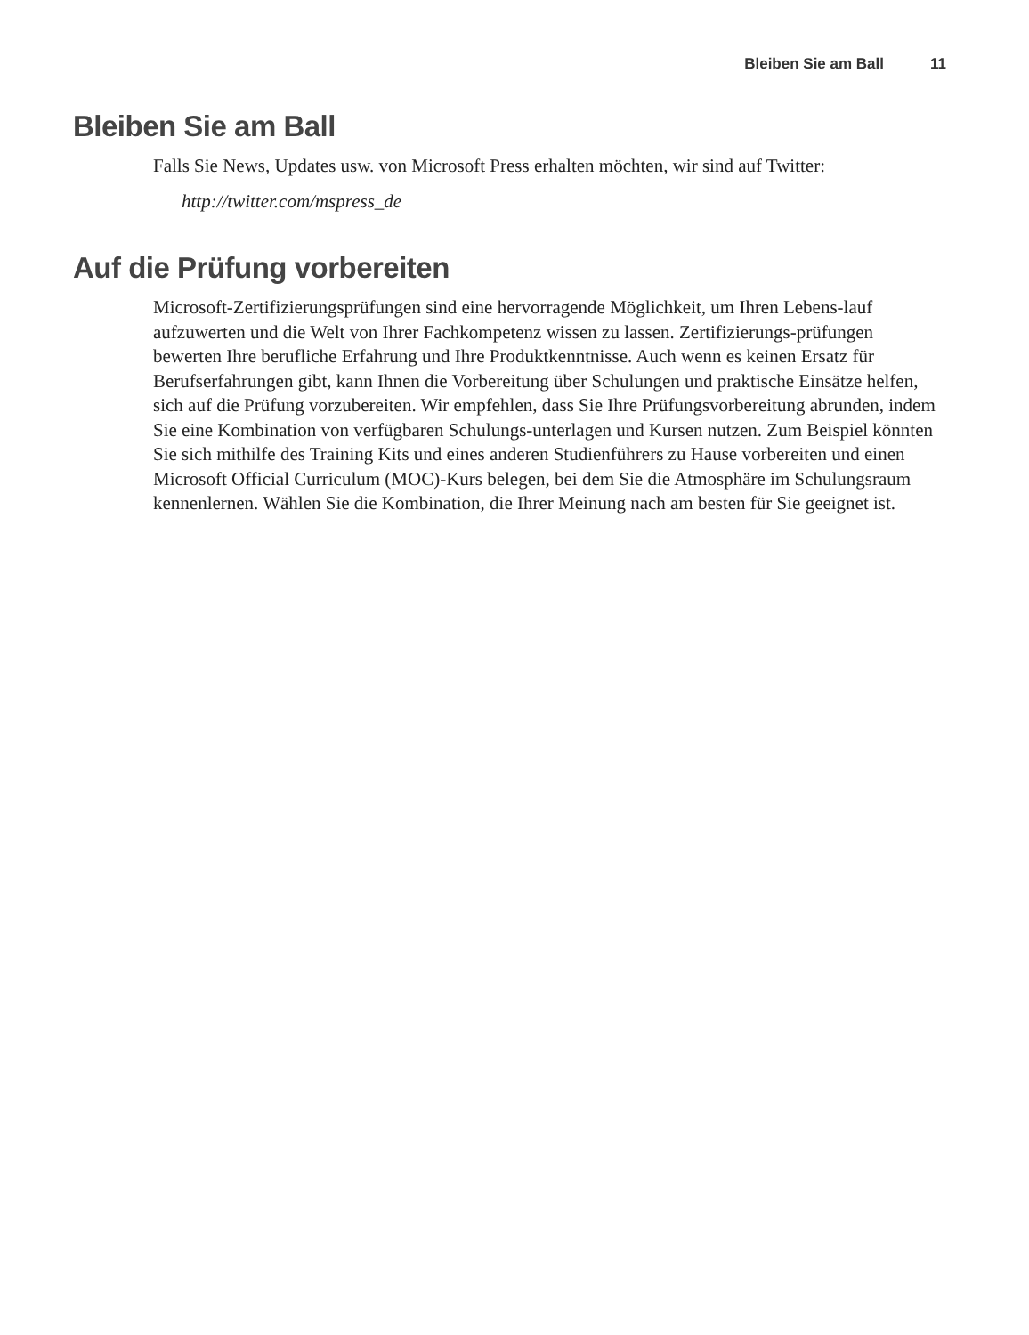Bleiben Sie am Ball 11
Bleiben Sie am Ball
Falls Sie News, Updates usw. von Microsoft Press erhalten möchten, wir sind auf Twitter:
http://twitter.com/mspress_de
Auf die Prüfung vorbereiten
Microsoft-Zertifizierungsprüfungen sind eine hervorragende Möglichkeit, um Ihren Lebens-lauf aufzuwerten und die Welt von Ihrer Fachkompetenz wissen zu lassen. Zertifizierungs-prüfungen bewerten Ihre berufliche Erfahrung und Ihre Produktkenntnisse. Auch wenn es keinen Ersatz für Berufserfahrungen gibt, kann Ihnen die Vorbereitung über Schulungen und praktische Einsätze helfen, sich auf die Prüfung vorzubereiten. Wir empfehlen, dass Sie Ihre Prüfungsvorbereitung abrunden, indem Sie eine Kombination von verfügbaren Schulungs-unterlagen und Kursen nutzen. Zum Beispiel könnten Sie sich mithilfe des Training Kits und eines anderen Studienführers zu Hause vorbereiten und einen Microsoft Official Curriculum (MOC)-Kurs belegen, bei dem Sie die Atmosphäre im Schulungsraum kennenlernen. Wählen Sie die Kombination, die Ihrer Meinung nach am besten für Sie geeignet ist.